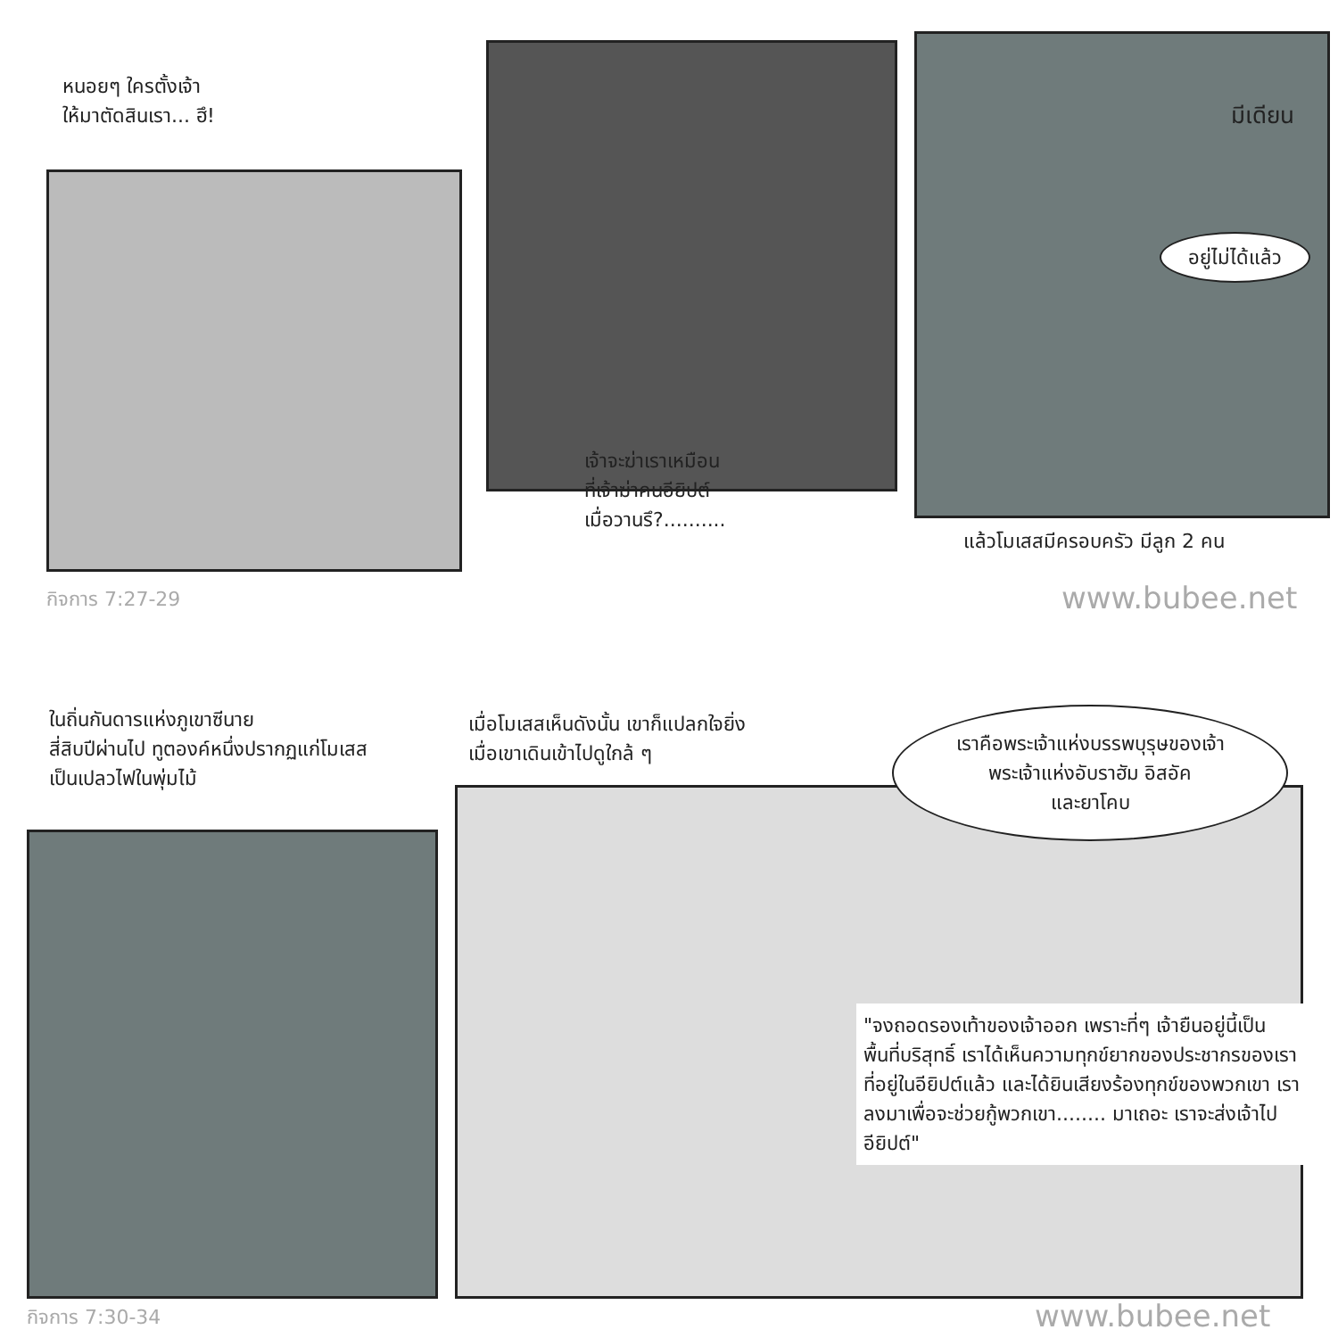หนอยๆ ใครตั้งเจ้า
ให้มาตัดสินเรา... ฮึ!
เจ้าจะฆ่าเราเหมือน
ที่เจ้าฆ่าคนอียิปต์
เมื่อวานรึ?..........
มีเดียน
อยู่ไม่ได้แล้ว
แล้วโมเสสมีครอบครัว มีลูก 2 คน
กิจการ 7:27-29 www.bubee.net
ในถิ่นกันดารแห่งภูเขาซีนาย
สี่สิบปีผ่านไป ทูตองค์หนึ่งปรากฏแก่โมเสส
เป็นเปลวไฟในพุ่มไม้
เมื่อโมเสสเห็นดังนั้น เขาก็แปลกใจยิ่ง
เมื่อเขาเดินเข้าไปดูใกล้ ๆ
เราคือพระเจ้าแห่งบรรพบุรุษของเจ้า
พระเจ้าแห่งอับราฮัม อิสอัค
และยาโคบ
"จงถอดรองเท้าของเจ้าออก เพราะที่ๆ เจ้ายืนอยู่นี้เป็นพื้นที่บริสุทธิ์ เราได้เห็นความทุกข์ยากของประชากรของเราที่อยู่ในอียิปต์แล้ว และได้ยินเสียงร้องทุกข์ของพวกเขา เราลงมาเพื่อจะช่วยกู้พวกเขา........ มาเถอะ เราจะส่งเจ้าไปอียิปต์"
กิจการ 7:30-34 www.bubee.net